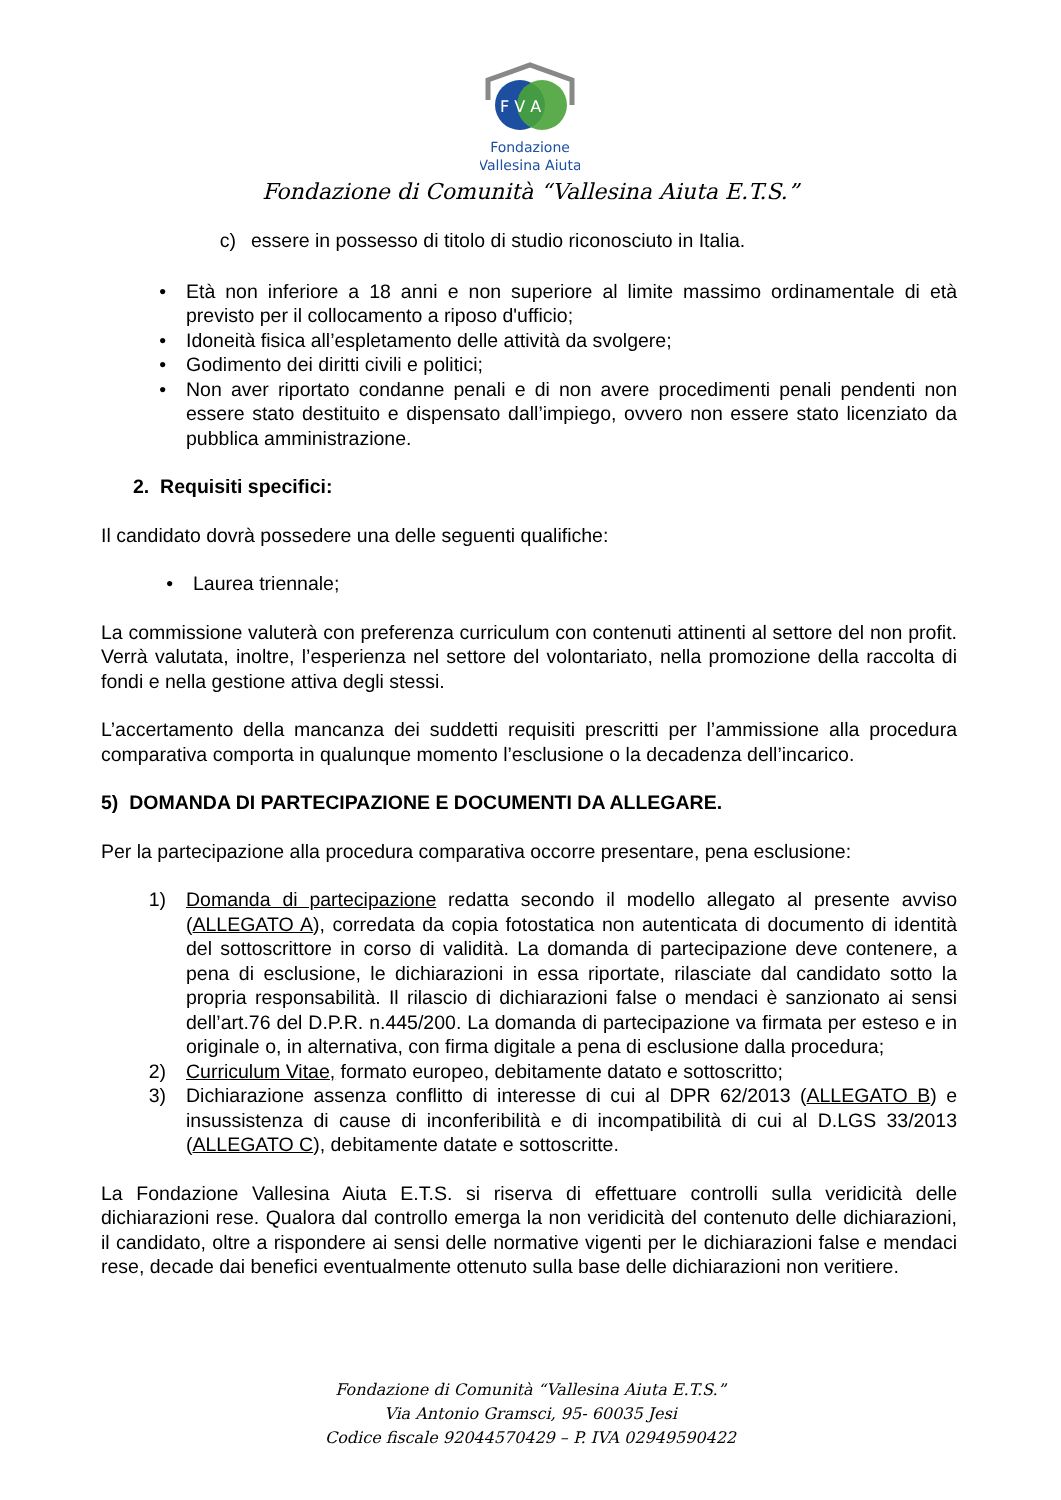F V A
Fondazione
Vallesina Aiuta
Fondazione di Comunità “Vallesina Aiuta E.T.S.”
c) essere in possesso di titolo di studio riconosciuto in Italia.
• Età non inferiore a 18 anni e non superiore al limite massimo ordinamentale di età previsto per il collocamento a riposo d'ufficio;
• Idoneità fisica all’espletamento delle attività da svolgere;
• Godimento dei diritti civili e politici;
• Non aver riportato condanne penali e di non avere procedimenti penali pendenti non essere stato destituito e dispensato dall’impiego, ovvero non essere stato licenziato da pubblica amministrazione.
2. Requisiti specifici:
Il candidato dovrà possedere una delle seguenti qualifiche:
• Laurea triennale;
La commissione valuterà con preferenza curriculum con contenuti attinenti al settore del non profit. Verrà valutata, inoltre, l’esperienza nel settore del volontariato, nella promozione della raccolta di fondi e nella gestione attiva degli stessi.
L’accertamento della mancanza dei suddetti requisiti prescritti per l’ammissione alla procedura comparativa comporta in qualunque momento l’esclusione o la decadenza dell’incarico.
5) DOMANDA DI PARTECIPAZIONE E DOCUMENTI DA ALLEGARE.
Per la partecipazione alla procedura comparativa occorre presentare, pena esclusione:
1) Domanda di partecipazione redatta secondo il modello allegato al presente avviso (ALLEGATO A), corredata da copia fotostatica non autenticata di documento di identità del sottoscrittore in corso di validità. La domanda di partecipazione deve contenere, a pena di esclusione, le dichiarazioni in essa riportate, rilasciate dal candidato sotto la propria responsabilità. Il rilascio di dichiarazioni false o mendaci è sanzionato ai sensi dell’art.76 del D.P.R. n.445/200. La domanda di partecipazione va firmata per esteso e in originale o, in alternativa, con firma digitale a pena di esclusione dalla procedura;
2) Curriculum Vitae, formato europeo, debitamente datato e sottoscritto;
3) Dichiarazione assenza conflitto di interesse di cui al DPR 62/2013 (ALLEGATO B) e insussistenza di cause di inconferibilità e di incompatibilità di cui al D.LGS 33/2013 (ALLEGATO C), debitamente datate e sottoscritte.
La Fondazione Vallesina Aiuta E.T.S. si riserva di effettuare controlli sulla veridicità delle dichiarazioni rese. Qualora dal controllo emerga la non veridicità del contenuto delle dichiarazioni, il candidato, oltre a rispondere ai sensi delle normative vigenti per le dichiarazioni false e mendaci rese, decade dai benefici eventualmente ottenuto sulla base delle dichiarazioni non veritiere.
Fondazione di Comunità “Vallesina Aiuta E.T.S.”
Via Antonio Gramsci, 95- 60035 Jesi
Codice fiscale 92044570429 – P. IVA 02949590422